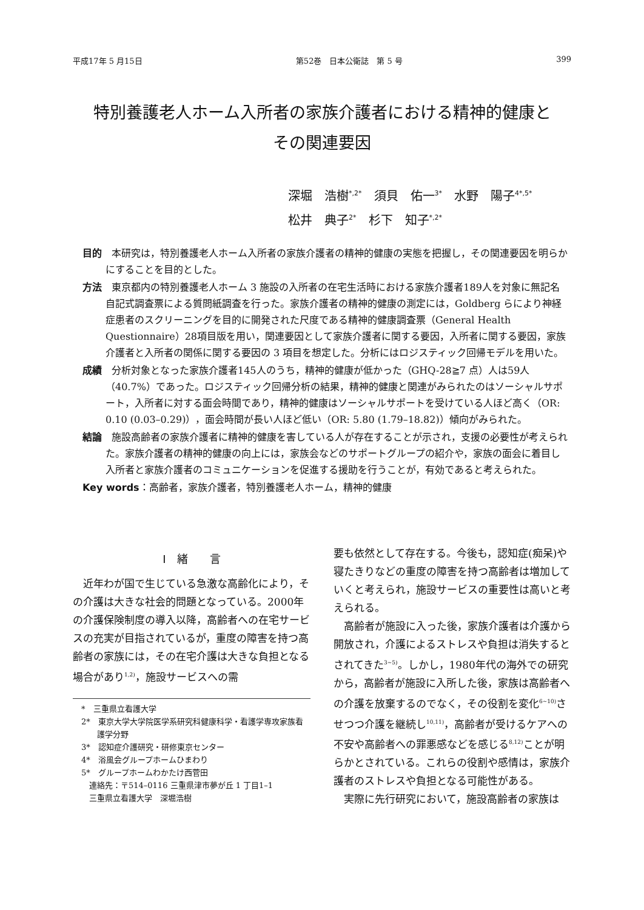平成17年 5 月15日 第52巻　日本公衛誌　第 5 号 399
特別養護老人ホーム入所者の家族介護者における精神的健康と
その関連要因
深堀　浩樹<sup>*,2*</sup>　須貝　佑一<sup>3*</sup>　水野　陽子<sup>4*,5*</sup>
松井　典子<sup>2*</sup>　杉下　知子<sup>*,2*</sup>
目的　本研究は，特別養護老人ホーム入所者の家族介護者の精神的健康の実態を把握し，その関連要因を明らかにすることを目的とした。
方法　東京都内の特別養護老人ホーム 3 施設の入所者の在宅生活時における家族介護者189人を対象に無記名自記式調査票による質問紙調査を行った。家族介護者の精神的健康の測定には，Goldberg らにより神経症患者のスクリーニングを目的に開発された尺度である精神的健康調査票（General Health Questionnaire）28項目版を用い，関連要因として家族介護者に関する要因，入所者に関する要因，家族介護者と入所者の関係に関する要因の 3 項目を想定した。分析にはロジスティック回帰モデルを用いた。
成績　分析対象となった家族介護者145人のうち，精神的健康が低かった（GHQ-28≧7 点）人は59人（40.7%）であった。ロジスティック回帰分析の結果，精神的健康と関連がみられたのはソーシャルサポート，入所者に対する面会時間であり，精神的健康はソーシャルサポートを受けている人ほど高く（OR: 0.10 (0.03–0.29)），面会時間が長い人ほど低い（OR: 5.80 (1.79–18.82)）傾向がみられた。
結論　施設高齢者の家族介護者に精神的健康を害している人が存在することが示され，支援の必要性が考えられた。家族介護者の精神的健康の向上には，家族会などのサポートグループの紹介や，家族の面会に着目し入所者と家族介護者のコミュニケーションを促進する援助を行うことが，有効であると考えられた。
Key words：高齢者，家族介護者，特別養護老人ホーム，精神的健康
I　緒　　言
近年わが国で生じている急激な高齢化により，その介護は大きな社会的問題となっている。2000年の介護保険制度の導入以降，高齢者への在宅サービスの充実が目指されているが，重度の障害を持つ高齢者の家族には，その在宅介護は大きな負担となる場合があり<sup>1,2)</sup>，施設サービスへの需
*　三重県立看護大学
2*　東京大学大学院医学系研究科健康科学・看護学専攻家族看護学分野
3*　認知症介護研究・研修東京センター
4*　浴風会グループホームひまわり
5*　グループホームわかたけ西菅田
　連絡先：〒514–0116 三重県津市夢が丘 1 丁目1–1
　三重県立看護大学　深堀浩樹
要も依然として存在する。今後も，認知症(痴呆)や寝たきりなどの重度の障害を持つ高齢者は増加していくと考えられ，施設サービスの重要性は高いと考えられる。
高齢者が施設に入った後，家族介護者は介護から開放され，介護によるストレスや負担は消失するとされてきた<sup>3~5)</sup>。しかし，1980年代の海外での研究から，高齢者が施設に入所した後，家族は高齢者への介護を放棄するのでなく，その役割を変化<sup>6~10)</sup>させつつ介護を継続し<sup>10,11)</sup>，高齢者が受けるケアへの不安や高齢者への罪悪感などを感じる<sup>8,12)</sup>ことが明らかとされている。これらの役割や感情は，家族介護者のストレスや負担となる可能性がある。
実際に先行研究において，施設高齢者の家族は